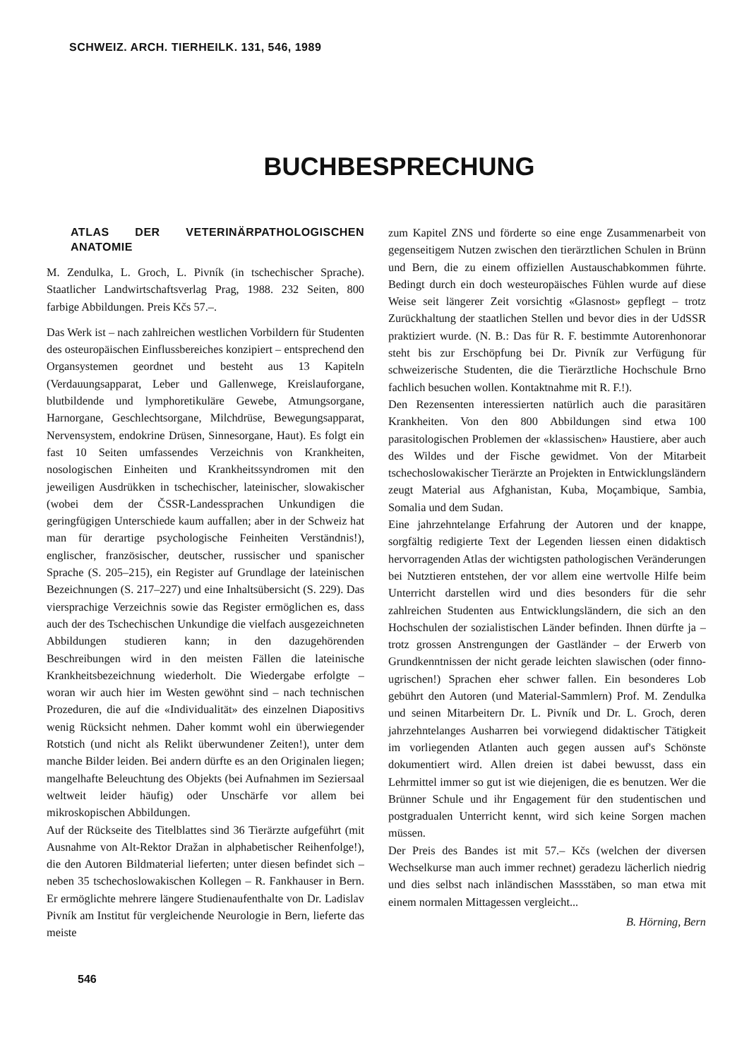SCHWEIZ. ARCH. TIERHEILK. 131, 546, 1989
BUCHBESPRECHUNG
ATLAS DER VETERINÄRPATHOLOGISCHEN ANATOMIE
M. Zendulka, L. Groch, L. Pivník (in tschechischer Sprache). Staatlicher Landwirtschaftsverlag Prag, 1988. 232 Seiten, 800 farbige Abbildungen. Preis Kčs 57.–.
Das Werk ist – nach zahlreichen westlichen Vorbildern für Studenten des osteuropäischen Einflussbereiches konzipiert – entsprechend den Organsystemen geordnet und besteht aus 13 Kapiteln (Verdauungsapparat, Leber und Gallenwege, Kreislauforgane, blutbildende und lymphoretikuläre Gewebe, Atmungsorgane, Harnorgane, Geschlechtsorgane, Milchdrüse, Bewegungsapparat, Nervensystem, endokrine Drüsen, Sinnesorgane, Haut). Es folgt ein fast 10 Seiten umfassendes Verzeichnis von Krankheiten, nosologischen Einheiten und Krankheitssyndromen mit den jeweiligen Ausdrükken in tschechischer, lateinischer, slowakischer (wobei dem der ČSSR-Landessprachen Unkundigen die geringfügigen Unterschiede kaum auffallen; aber in der Schweiz hat man für derartige psychologische Feinheiten Verständnis!), englischer, französischer, deutscher, russischer und spanischer Sprache (S. 205–215), ein Register auf Grundlage der lateinischen Bezeichnungen (S. 217–227) und eine Inhaltsübersicht (S. 229). Das viersprachige Verzeichnis sowie das Register ermöglichen es, dass auch der des Tschechischen Unkundige die vielfach ausgezeichneten Abbildungen studieren kann; in den dazugehörenden Beschreibungen wird in den meisten Fällen die lateinische Krankheitsbezeichnung wiederholt. Die Wiedergabe erfolgte – woran wir auch hier im Westen gewöhnt sind – nach technischen Prozeduren, die auf die «Individualität» des einzelnen Diapositivs wenig Rücksicht nehmen. Daher kommt wohl ein überwiegender Rotstich (und nicht als Relikt überwundener Zeiten!), unter dem manche Bilder leiden. Bei andern dürfte es an den Originalen liegen; mangelhafte Beleuchtung des Objekts (bei Aufnahmen im Seziersaal weltweit leider häufig) oder Unschärfe vor allem bei mikroskopischen Abbildungen.
Auf der Rückseite des Titelblattes sind 36 Tierärzte aufgeführt (mit Ausnahme von Alt-Rektor Dražan in alphabetischer Reihenfolge!), die den Autoren Bildmaterial lieferten; unter diesen befindet sich – neben 35 tschechoslowakischen Kollegen – R. Fankhauser in Bern. Er ermöglichte mehrere längere Studienaufenthalte von Dr. Ladislav Pivník am Institut für vergleichende Neurologie in Bern, lieferte das meiste
zum Kapitel ZNS und förderte so eine enge Zusammenarbeit von gegenseitigem Nutzen zwischen den tierärztlichen Schulen in Brünn und Bern, die zu einem offiziellen Austauschabkommen führte. Bedingt durch ein doch westeuropäisches Fühlen wurde auf diese Weise seit längerer Zeit vorsichtig «Glasnost» gepflegt – trotz Zurückhaltung der staatlichen Stellen und bevor dies in der UdSSR praktiziert wurde. (N. B.: Das für R. F. bestimmte Autorenhonorar steht bis zur Erschöpfung bei Dr. Pivník zur Verfügung für schweizerische Studenten, die die Tierärztliche Hochschule Brno fachlich besuchen wollen. Kontaktnahme mit R. F.!).
Den Rezensenten interessierten natürlich auch die parasitären Krankheiten. Von den 800 Abbildungen sind etwa 100 parasitologischen Problemen der «klassischen» Haustiere, aber auch des Wildes und der Fische gewidmet. Von der Mitarbeit tschechoslowakischer Tierärzte an Projekten in Entwicklungsländern zeugt Material aus Afghanistan, Kuba, Moçambique, Sambia, Somalia und dem Sudan.
Eine jahrzehntelange Erfahrung der Autoren und der knappe, sorgfältig redigierte Text der Legenden liessen einen didaktisch hervorragenden Atlas der wichtigsten pathologischen Veränderungen bei Nutztieren entstehen, der vor allem eine wertvolle Hilfe beim Unterricht darstellen wird und dies besonders für die sehr zahlreichen Studenten aus Entwicklungsländern, die sich an den Hochschulen der sozialistischen Länder befinden. Ihnen dürfte ja – trotz grossen Anstrengungen der Gastländer – der Erwerb von Grundkenntnissen der nicht gerade leichten slawischen (oder finno-ugrischen!) Sprachen eher schwer fallen. Ein besonderes Lob gebührt den Autoren (und Material-Sammlern) Prof. M. Zendulka und seinen Mitarbeitern Dr. L. Pivník und Dr. L. Groch, deren jahrzehntelanges Ausharren bei vorwiegend didaktischer Tätigkeit im vorliegenden Atlanten auch gegen aussen auf's Schönste dokumentiert wird. Allen dreien ist dabei bewusst, dass ein Lehrmittel immer so gut ist wie diejenigen, die es benutzen. Wer die Brünner Schule und ihr Engagement für den studentischen und postgradualen Unterricht kennt, wird sich keine Sorgen machen müssen.
Der Preis des Bandes ist mit 57.– Kčs (welchen der diversen Wechselkurse man auch immer rechnet) geradezu lächerlich niedrig und dies selbst nach inländischen Massstäben, so man etwa mit einem normalen Mittagessen vergleicht...
B. Hörning, Bern
546